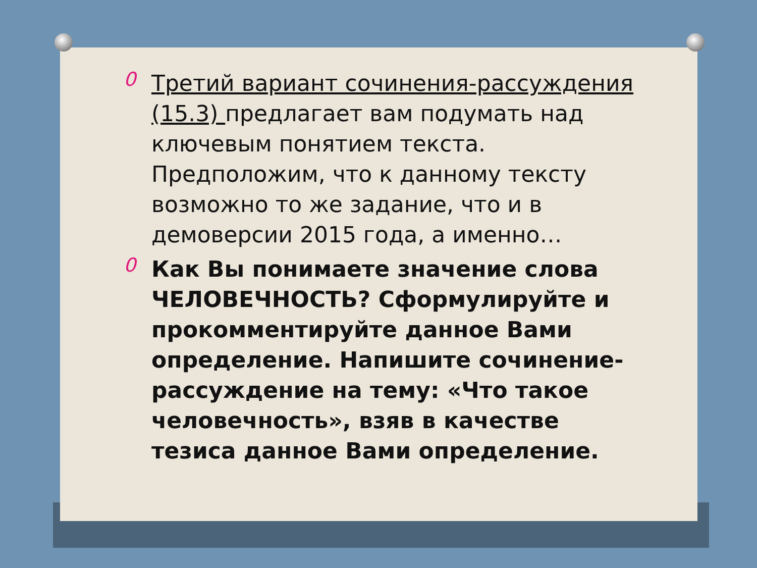0
Третий вариант сочинения-рассуждения (15.3) предлагает вам подумать над ключевым понятием текста. Предположим, что к данному тексту возможно то же задание, что и в демоверсии 2015 года, а именно…
0
Как Вы понимаете значение слова ЧЕЛОВЕЧНОСТЬ? Сформулируйте и прокомментируйте данное Вами определение. Напишите сочинение-рассуждение на тему: «Что такое человечность», взяв в качестве тезиса данное Вами определение.